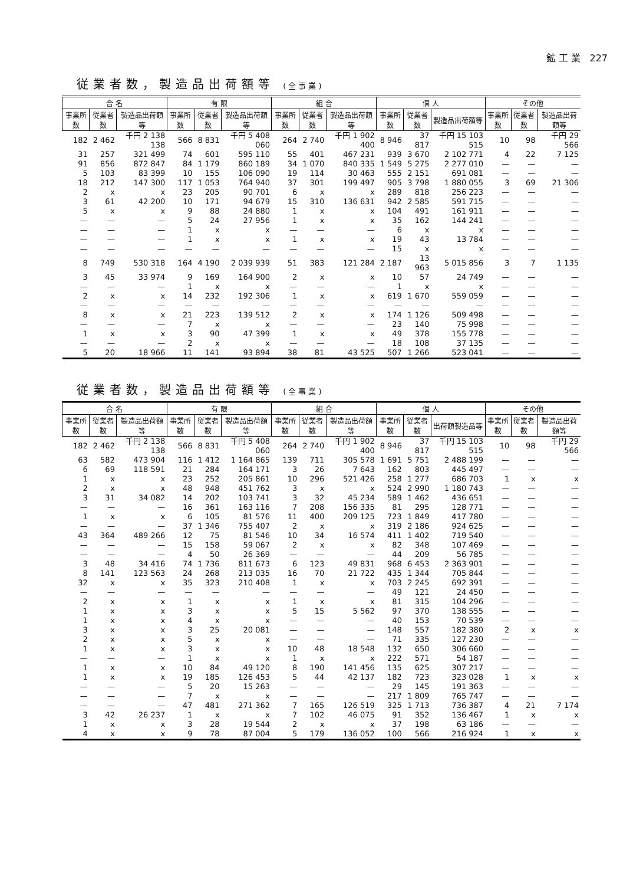鉱 工 業 227
従業者数，製造品出荷額等 (全事業)
| 合 名 | | | 有 限 | | | 組 合 | | | 個 人 | | | その他 | | |
| --- | --- | --- | --- | --- | --- | --- | --- | --- | --- | --- | --- | --- | --- | --- |
| 事業所数 | 従業者数 | 製造品出荷額等 | 事業所数 | 従業者数 | 製造品出荷額等 | 事業所数 | 従業者数 | 製造品出荷額等 | 事業所数 | 従業者数 | 製造品出荷額等 | 事業所数 | 従業者数 | 製造品出荷額等 |
| 182 | 2 462 | 千円 2 138 138 | 566 | 8 831 | 千円 5 408 060 | 264 | 2 740 | 千円 1 902 400 | 8 946 | 37 817 | 千円 15 103 515 | 10 | 98 | 千円 29 566 |
| 31 | 257 | 321 499 | 74 | 601 | 595 110 | 55 | 401 | 467 231 | 939 | 3 670 | 2 102 771 | 4 | 22 | 7 125 |
| 91 | 856 | 872 847 | 84 | 1 179 | 860 189 | 34 | 1 070 | 840 335 | 1 549 | 5 275 | 2 277 010 | — | — | — |
| 5 | 103 | 83 399 | 10 | 155 | 106 090 | 19 | 114 | 30 463 | 555 | 2 151 | 691 081 | — | — | — |
| 18 | 212 | 147 300 | 117 | 1 053 | 764 940 | 37 | 301 | 199 497 | 905 | 3 798 | 1 880 055 | 3 | 69 | 21 306 |
| 2 | x | x | 23 | 205 | 90 701 | 6 | x | x | 289 | 818 | 256 223 | — | — | — |
| 3 | 61 | 42 200 | 10 | 171 | 94 679 | 15 | 310 | 136 631 | 942 | 2 585 | 591 715 | — | — | — |
| 5 | x | x | 9 | 88 | 24 880 | 1 | x | x | 104 | 491 | 161 911 | — | — | — |
| — | — | — | 5 | 24 | 27 956 | 1 | x | x | 35 | 162 | 144 241 | — | — | — |
| — | — | — | 1 | x | x | — | — | — | 6 | x | x | — | — | — |
| — | — | — | 1 | x | x | 1 | x | x | 19 | 43 | 13 784 | — | — | — |
| — | — | — | — | — | — | — | — | — | 15 | x | x | — | — | — |
| 8 | 749 | 530 318 | 164 | 4 190 | 2 039 939 | 51 | 383 | 121 284 | 2 187 | 13 963 | 5 015 856 | 3 | 7 | 1 135 |
| 3 | 45 | 33 974 | 9 | 169 | 164 900 | 2 | x | x | 10 | 57 | 24 749 | — | — | — |
| — | — | — | 1 | x | x | — | — | — | 1 | x | x | — | — | — |
| 2 | x | x | 14 | 232 | 192 306 | 1 | x | x | 619 | 1 670 | 559 059 | — | — | — |
| — | — | — | — | — | — | — | — | — | — | — | — | — | — | — |
| 8 | x | x | 21 | 223 | 139 512 | 2 | x | x | 174 | 1 126 | 509 498 | — | — | — |
| — | — | — | 7 | x | x | — | — | — | 23 | 140 | 75 998 | — | — | — |
| 1 | x | x | 3 | 90 | 47 399 | 1 | x | x | 49 | 378 | 155 778 | — | — | — |
| — | — | — | 2 | x | x | — | — | — | 18 | 108 | 37 135 | — | — | — |
| 5 | 20 | 18 966 | 11 | 141 | 93 894 | 38 | 81 | 43 525 | 507 | 1 266 | 523 041 | — | — | — |
従業者数，製造品出荷額等 (全事業)
| 合 名 | | | 有 限 | | | 組 合 | | | 個 人 | | | その他 | | |
| --- | --- | --- | --- | --- | --- | --- | --- | --- | --- | --- | --- | --- | --- | --- |
| 事業所数 | 従業者数 | 製造品出荷額等 | 事業所数 | 従業者数 | 製造品出荷額等 | 事業所数 | 従業者数 | 製造品出荷額等 | 事業所数 | 従業者数 | 出荷額製造品等 | 事業所数 | 従業者数 | 製造品出荷額等 |
| 182 | 2 462 | 千円 2 138 138 | 566 | 8 831 | 千円 5 408 060 | 264 | 2 740 | 千円 1 902 400 | 8 946 | 37 817 | 千円 15 103 515 | 10 | 98 | 千円 29 566 |
| 63 | 582 | 473 904 | 116 | 1 412 | 1 164 865 | 139 | 711 | 305 578 | 1 691 | 5 751 | 2 488 199 | — | — | — |
| 6 | 69 | 118 591 | 21 | 284 | 164 171 | 3 | 26 | 7 643 | 162 | 803 | 445 497 | — | — | — |
| 1 | x | x | 23 | 252 | 205 861 | 10 | 296 | 521 426 | 258 | 1 277 | 686 703 | 1 | x | x |
| 2 | x | x | 48 | 948 | 451 762 | 3 | x | x | 524 | 2 990 | 1 180 743 | — | — | — |
| 3 | 31 | 34 082 | 14 | 202 | 103 741 | 3 | 32 | 45 234 | 589 | 1 462 | 436 651 | — | — | — |
| — | — | — | 16 | 361 | 163 116 | 7 | 208 | 156 335 | 81 | 295 | 128 771 | — | — | — |
| 1 | x | x | 6 | 105 | 81 576 | 11 | 400 | 209 125 | 723 | 1 849 | 417 780 | — | — | — |
| — | — | — | 37 | 1 346 | 755 407 | 2 | x | x | 319 | 2 186 | 924 625 | — | — | — |
| 43 | 364 | 489 266 | 12 | 75 | 81 546 | 10 | 34 | 16 574 | 411 | 1 402 | 719 540 | — | — | — |
| — | — | — | 15 | 158 | 59 067 | 2 | x | x | 82 | 348 | 107 469 | — | — | — |
| — | — | — | 4 | 50 | 26 369 | — | — | — | 44 | 209 | 56 785 | — | — | — |
| 3 | 48 | 34 416 | 74 | 1 736 | 811 673 | 6 | 123 | 49 831 | 968 | 6 453 | 2 363 901 | — | — | — |
| 8 | 141 | 123 563 | 24 | 268 | 213 035 | 16 | 70 | 21 722 | 435 | 1 344 | 705 844 | — | — | — |
| 32 | x | x | 35 | 323 | 210 408 | 1 | x | x | 703 | 2 245 | 692 391 | — | — | — |
| — | — | — | — | — | — | — | — | — | 49 | 121 | 24 450 | — | — | — |
| 2 | x | x | 1 | x | x | 1 | x | x | 81 | 315 | 104 296 | — | — | — |
| 1 | x | x | 3 | x | x | 5 | 15 | 5 562 | 97 | 370 | 138 555 | — | — | — |
| 1 | x | x | 4 | x | x | — | — | — | 40 | 153 | 70 539 | — | — | — |
| 3 | x | x | 3 | 25 | 20 081 | — | — | — | 148 | 557 | 182 380 | 2 | x | x |
| 2 | x | x | 5 | x | x | — | — | — | 71 | 335 | 127 230 | — | — | — |
| 1 | x | x | 3 | x | x | 10 | 48 | 18 548 | 132 | 650 | 306 660 | — | — | — |
| — | — | — | 1 | x | x | 1 | x | x | 222 | 571 | 54 187 | — | — | — |
| 1 | x | x | 10 | 84 | 49 120 | 8 | 190 | 141 456 | 135 | 625 | 307 217 | — | — | — |
| 1 | x | x | 19 | 185 | 126 453 | 5 | 44 | 42 137 | 182 | 723 | 323 028 | 1 | x | x |
| — | — | — | 5 | 20 | 15 263 | — | — | — | 29 | 145 | 191 363 | — | — | — |
| — | — | — | 7 | x | x | — | — | — | 217 | 1 809 | 765 747 | — | — | — |
| — | — | — | 47 | 481 | 271 362 | 7 | 165 | 126 519 | 325 | 1 713 | 736 387 | 4 | 21 | 7 174 |
| 3 | 42 | 26 237 | 1 | x | x | 7 | 102 | 46 075 | 91 | 352 | 136 467 | 1 | x | x |
| 1 | x | x | 3 | 28 | 19 544 | 2 | x | x | 37 | 198 | 63 186 | — | — | — |
| 4 | x | x | 9 | 78 | 87 004 | 5 | 179 | 136 052 | 100 | 566 | 216 924 | 1 | x | x |